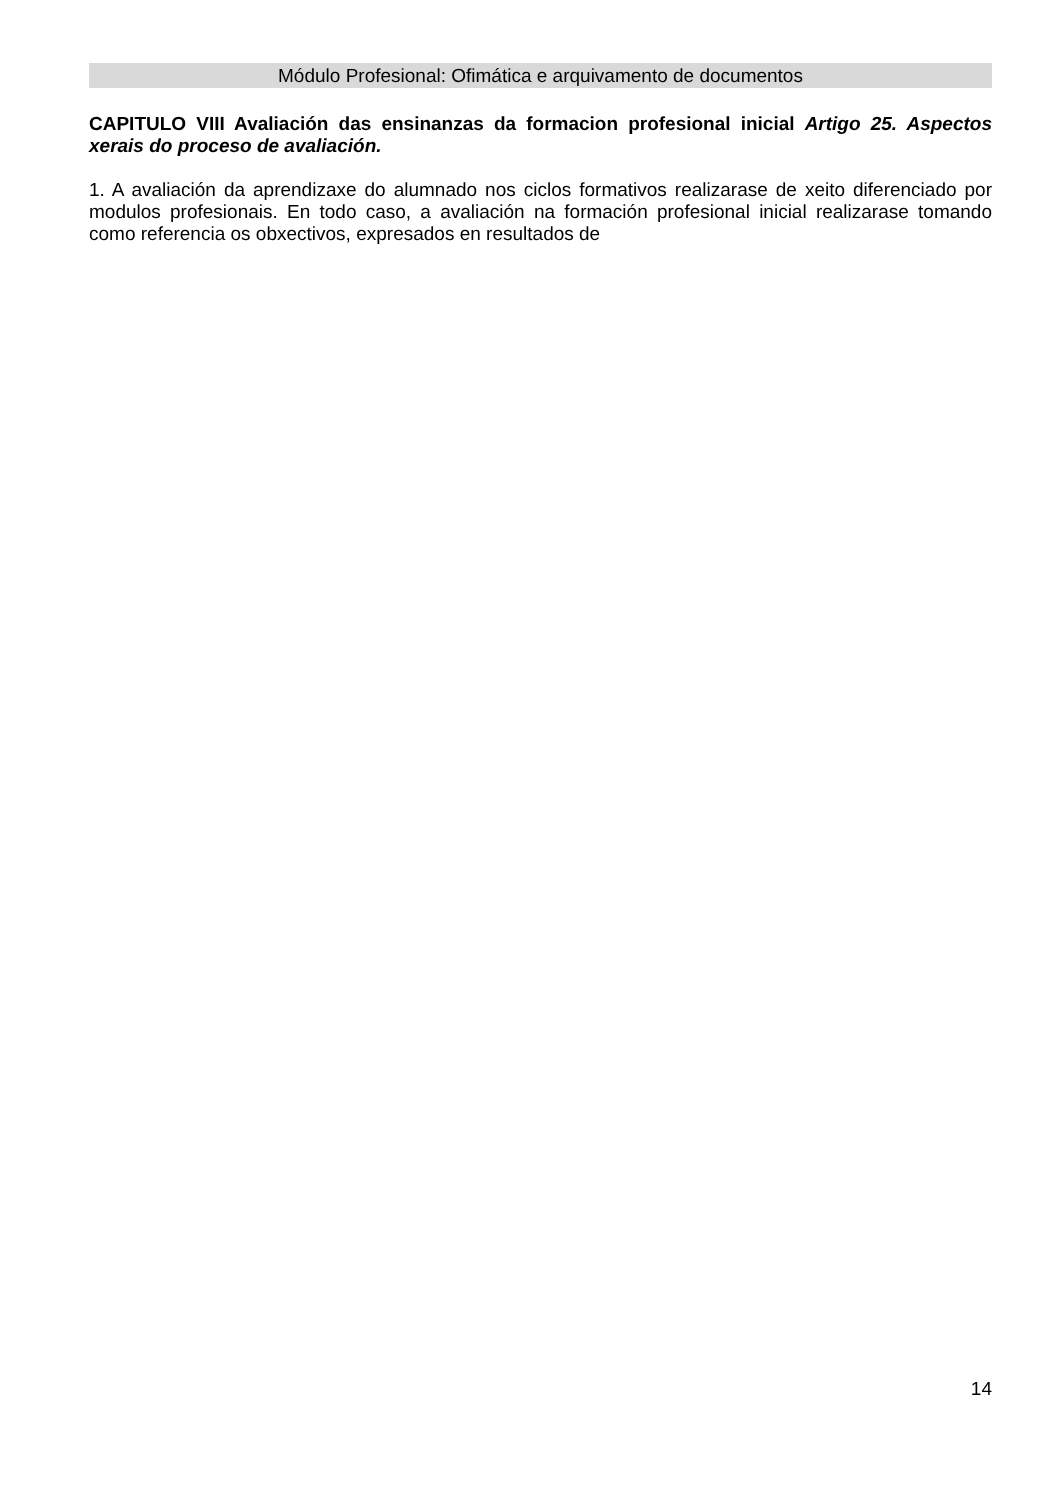Módulo Profesional: Ofimática e arquivamento de documentos
CAPITULO VIII Avaliación das ensinanzas da formacion profesional inicial Artigo 25. Aspectos xerais do proceso de avaliación.
1. A avaliación da aprendizaxe do alumnado nos ciclos formativos realizarase de xeito diferenciado por modulos profesionais. En todo caso, a avaliación na formación profesional inicial realizarase tomando como referencia os obxectivos, expresados en resultados de
14